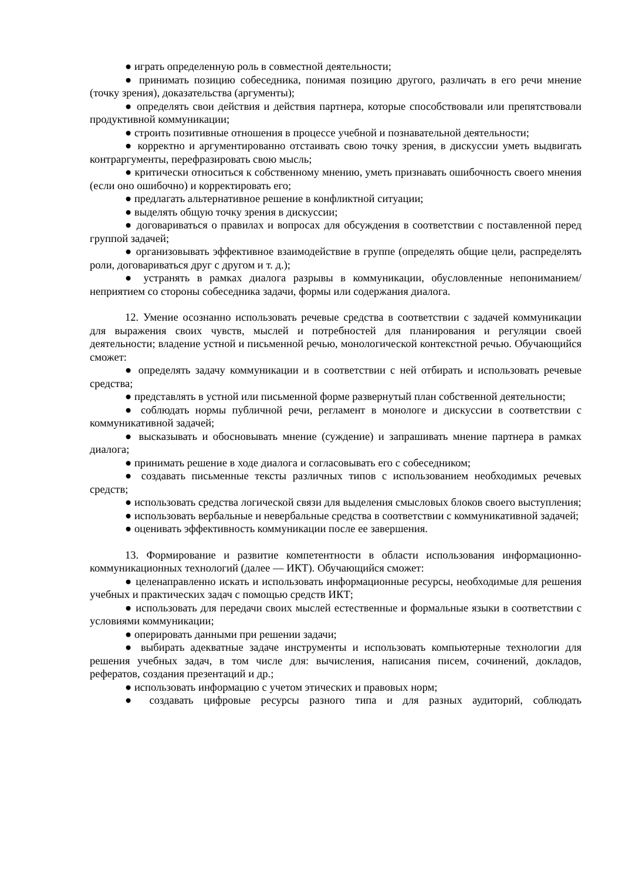● играть определенную роль в совместной деятельности;
● принимать позицию собеседника, понимая позицию другого, различать в его речи мнение (точку зрения), доказательства (аргументы);
● определять свои действия и действия партнера, которые способствовали или препятствовали продуктивной коммуникации;
● строить позитивные отношения в процессе учебной и познавательной деятельности;
● корректно и аргументированно отстаивать свою точку зрения, в дискуссии уметь выдвигать контраргументы, перефразировать свою мысль;
● критически относиться к собственному мнению, уметь признавать ошибочность своего мнения (если оно ошибочно) и корректировать его;
● предлагать альтернативное решение в конфликтной ситуации;
● выделять общую точку зрения в дискуссии;
● договариваться о правилах и вопросах для обсуждения в соответствии с поставленной перед группой задачей;
● организовывать эффективное взаимодействие в группе (определять общие цели, распределять роли, договариваться друг с другом и т. д.);
● устранять в рамках диалога разрывы в коммуникации, обусловленные непониманием/неприятием со стороны собеседника задачи, формы или содержания диалога.
12. Умение осознанно использовать речевые средства в соответствии с задачей коммуникации для выражения своих чувств, мыслей и потребностей для планирования и регуляции своей деятельности; владение устной и письменной речью, монологической контекстной речью. Обучающийся сможет:
● определять задачу коммуникации и в соответствии с ней отбирать и использовать речевые средства;
● представлять в устной или письменной форме развернутый план собственной деятельности;
● соблюдать нормы публичной речи, регламент в монологе и дискуссии в соответствии с коммуникативной задачей;
● высказывать и обосновывать мнение (суждение) и запрашивать мнение партнера в рамках диалога;
● принимать решение в ходе диалога и согласовывать его с собеседником;
● создавать письменные тексты различных типов с использованием необходимых речевых средств;
● использовать средства логической связи для выделения смысловых блоков своего выступления;
● использовать вербальные и невербальные средства в соответствии с коммуникативной задачей;
● оценивать эффективность коммуникации после ее завершения.
13. Формирование и развитие компетентности в области использования информационно-коммуникационных технологий (далее — ИКТ). Обучающийся сможет:
● целенаправленно искать и использовать информационные ресурсы, необходимые для решения учебных и практических задач с помощью средств ИКТ;
● использовать для передачи своих мыслей естественные и формальные языки в соответствии с условиями коммуникации;
● оперировать данными при решении задачи;
● выбирать адекватные задаче инструменты и использовать компьютерные технологии для решения учебных задач, в том числе для: вычисления, написания писем, сочинений, докладов, рефератов, создания презентаций и др.;
● использовать информацию с учетом этических и правовых норм;
● создавать цифровые ресурсы разного типа и для разных аудиторий, соблюдать